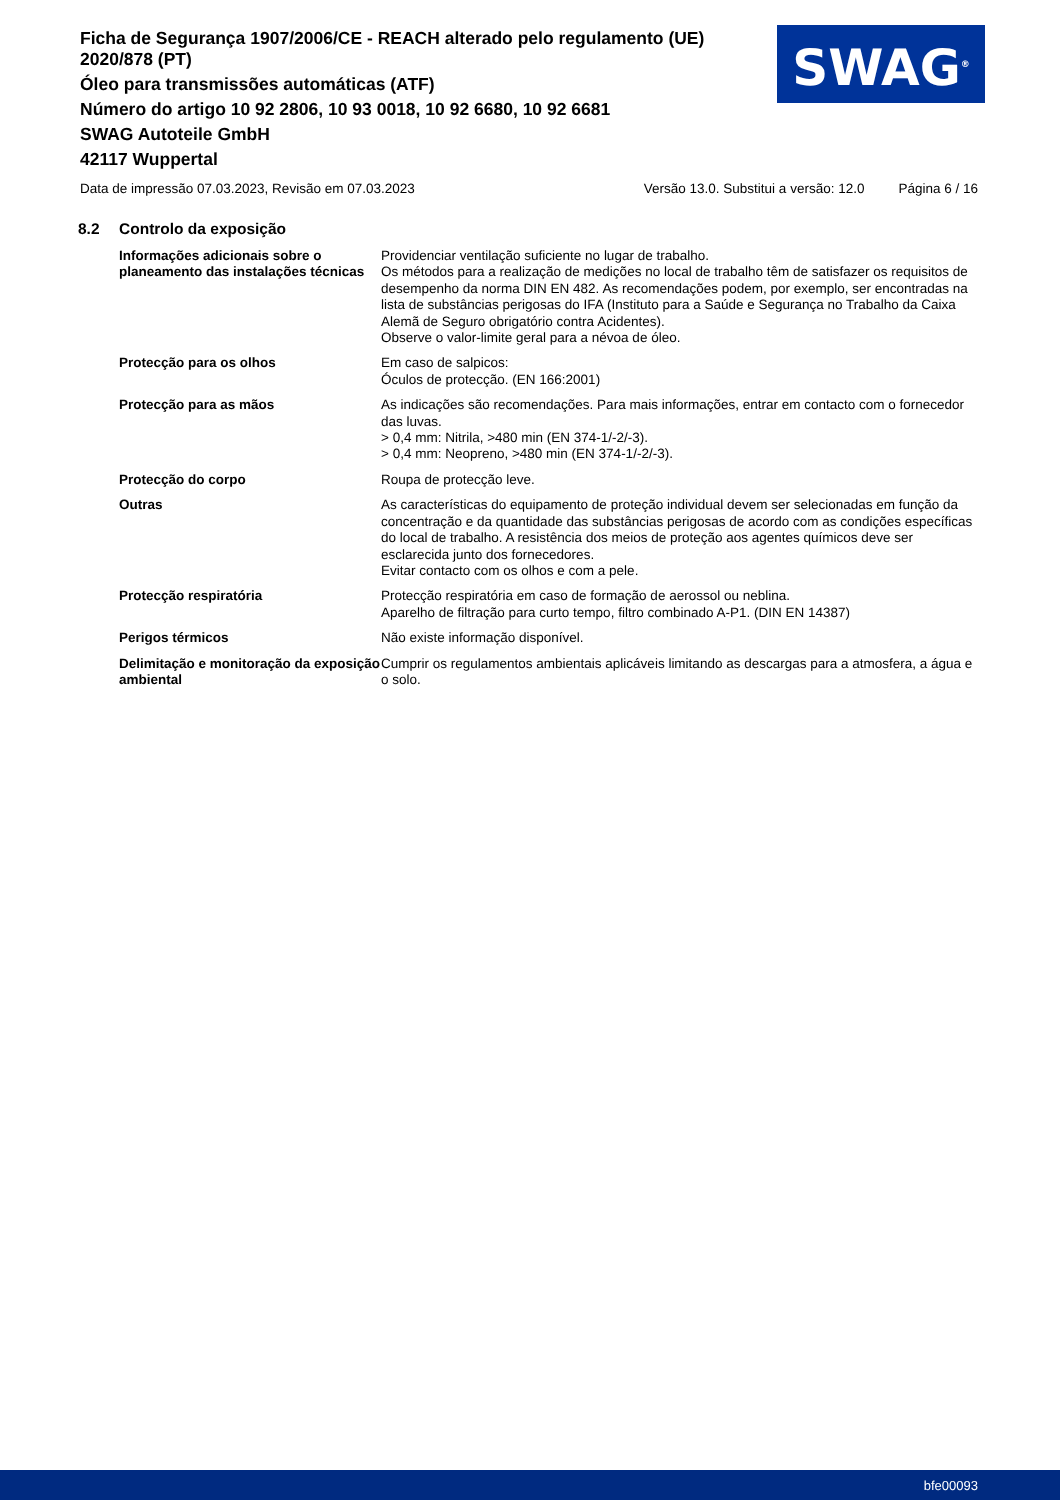Ficha de Segurança 1907/2006/CE - REACH alterado pelo regulamento (UE) 2020/878 (PT)
Óleo para transmissões automáticas (ATF)
Número do artigo 10 92 2806, 10 93 0018, 10 92 6680, 10 92 6681
SWAG Autoteile GmbH
42117 Wuppertal
SWAG<sup>®</sup>
Data de impressão 07.03.2023, Revisão em 07.03.2023 Versão 13.0. Substitui a versão: 12.0 Página 6 / 16
8.2 Controlo da exposição
| Informações adicionais sobre o planeamento das instalações técnicas | Providenciar ventilação suficiente no lugar de trabalho. Os métodos para a realização de medições no local de trabalho têm de satisfazer os requisitos de desempenho da norma DIN EN 482. As recomendações podem, por exemplo, ser encontradas na lista de substâncias perigosas do IFA (Instituto para a Saúde e Segurança no Trabalho da Caixa Alemã de Seguro obrigatório contra Acidentes). Observe o valor-limite geral para a névoa de óleo. |
| Protecção para os olhos | Em caso de salpicos: Óculos de protecção. (EN 166:2001) |
| Protecção para as mãos | As indicações são recomendações. Para mais informações, entrar em contacto com o fornecedor das luvas. > 0,4 mm: Nitrila, >480 min (EN 374-1/-2/-3). > 0,4 mm: Neopreno, >480 min (EN 374-1/-2/-3). |
| Protecção do corpo | Roupa de protecção leve. |
| Outras | As características do equipamento de proteção individual devem ser selecionadas em função da concentração e da quantidade das substâncias perigosas de acordo com as condições específicas do local de trabalho. A resistência dos meios de proteção aos agentes químicos deve ser esclarecida junto dos fornecedores. Evitar contacto com os olhos e com a pele. |
| Protecção respiratória | Protecção respiratória em caso de formação de aerossol ou neblina. Aparelho de filtração para curto tempo, filtro combinado A-P1. (DIN EN 14387) |
| Perigos térmicos | Não existe informação disponível. |
| Delimitação e monitoração da exposição ambiental | Cumprir os regulamentos ambientais aplicáveis limitando as descargas para a atmosfera, a água e o solo. |
bfe00093